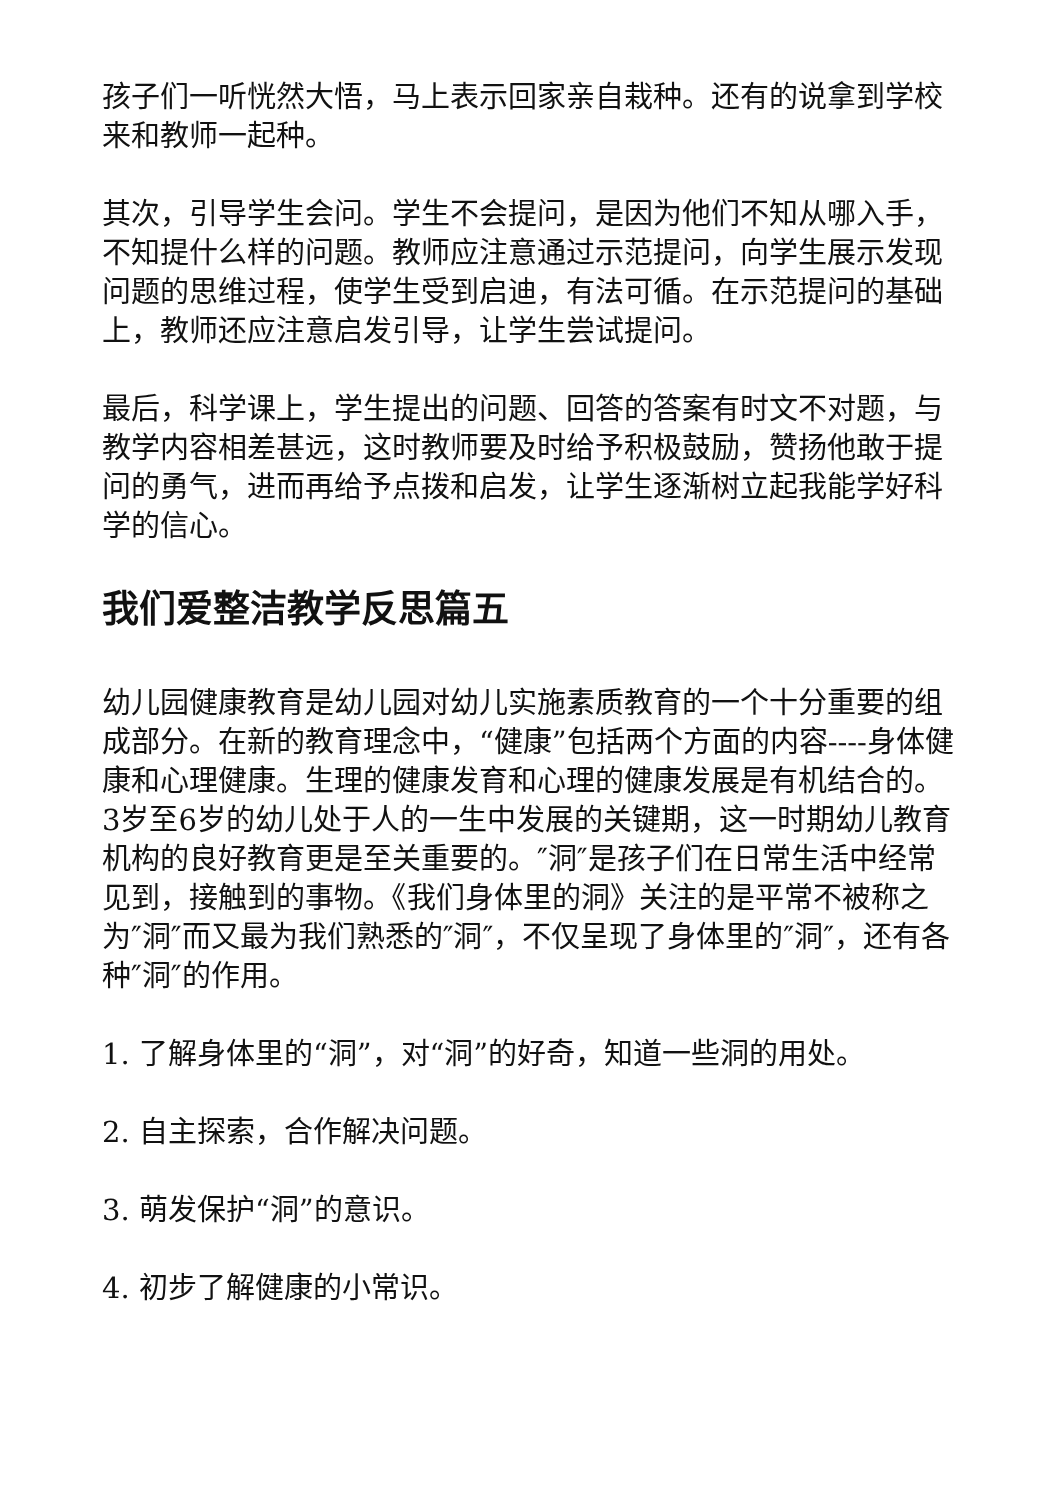孩子们一听恍然大悟，马上表示回家亲自栽种。还有的说拿到学校来和教师一起种。
其次，引导学生会问。学生不会提问，是因为他们不知从哪入手，不知提什么样的问题。教师应注意通过示范提问，向学生展示发现问题的思维过程，使学生受到启迪，有法可循。在示范提问的基础上，教师还应注意启发引导，让学生尝试提问。
最后，科学课上，学生提出的问题、回答的答案有时文不对题，与教学内容相差甚远，这时教师要及时给予积极鼓励，赞扬他敢于提问的勇气，进而再给予点拨和启发，让学生逐渐树立起我能学好科学的信心。
我们爱整洁教学反思篇五
幼儿园健康教育是幼儿园对幼儿实施素质教育的一个十分重要的组成部分。在新的教育理念中，“健康”包括两个方面的内容----身体健康和心理健康。生理的健康发育和心理的健康发展是有机结合的。3岁至6岁的幼儿处于人的一生中发展的关键期，这一时期幼儿教育机构的良好教育更是至关重要的。″洞″是孩子们在日常生活中经常见到，接触到的事物。《我们身体里的洞》关注的是平常不被称之为″洞″而又最为我们熟悉的″洞″，不仅呈现了身体里的″洞″，还有各种″洞″的作用。
1. 了解身体里的“洞”，对“洞”的好奇，知道一些洞的用处。
2. 自主探索，合作解决问题。
3. 萌发保护“洞”的意识。
4. 初步了解健康的小常识。